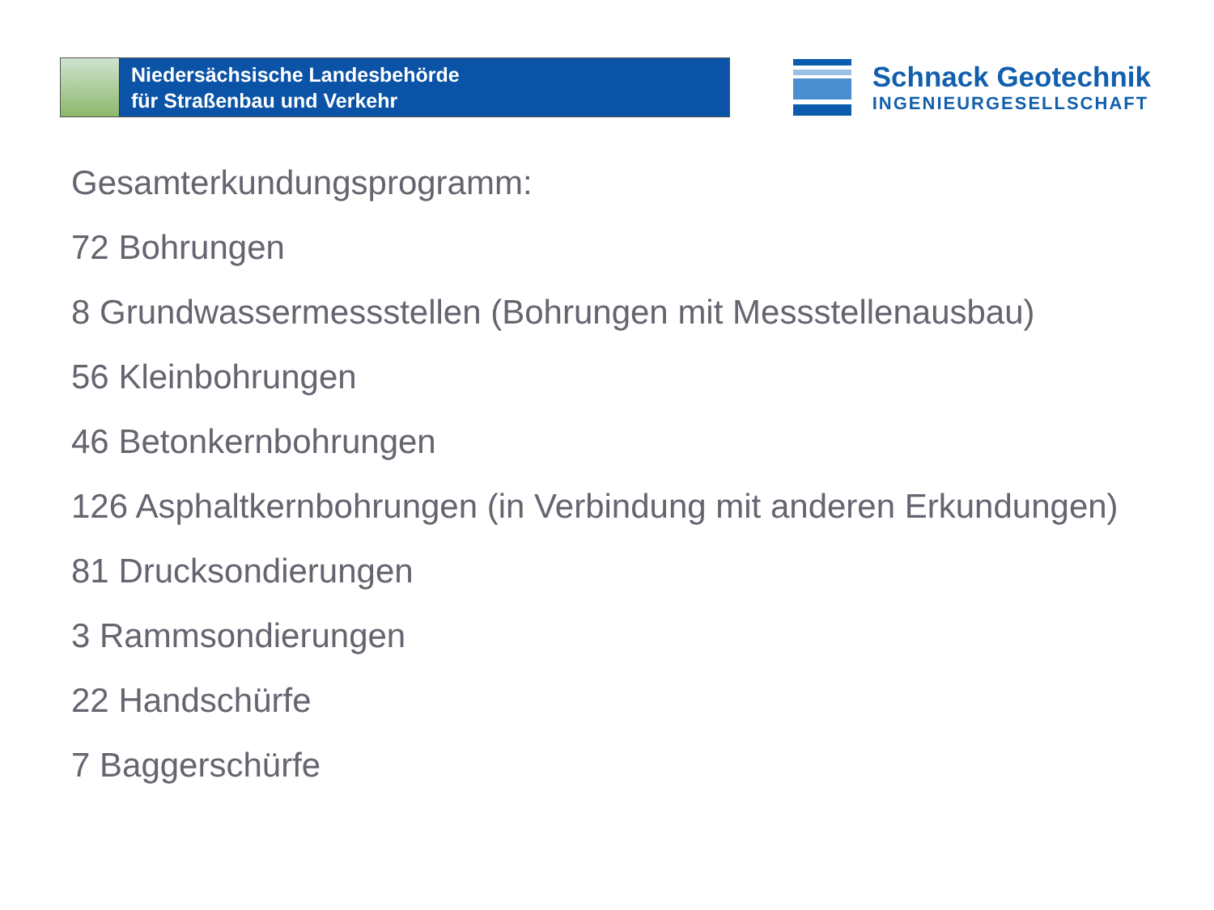Niedersächsische Landesbehörde
für Straßenbau und Verkehr
Schnack Geotechnik
INGENIEURGESELLSCHAFT
Gesamterkundungsprogramm:
72 Bohrungen
8 Grundwassermessstellen (Bohrungen mit Messstellenausbau)
56 Kleinbohrungen
46 Betonkernbohrungen
126 Asphaltkernbohrungen (in Verbindung mit anderen Erkundungen)
81 Drucksondierungen
3 Rammsondierungen
22 Handschürfe
7 Baggerschürfe